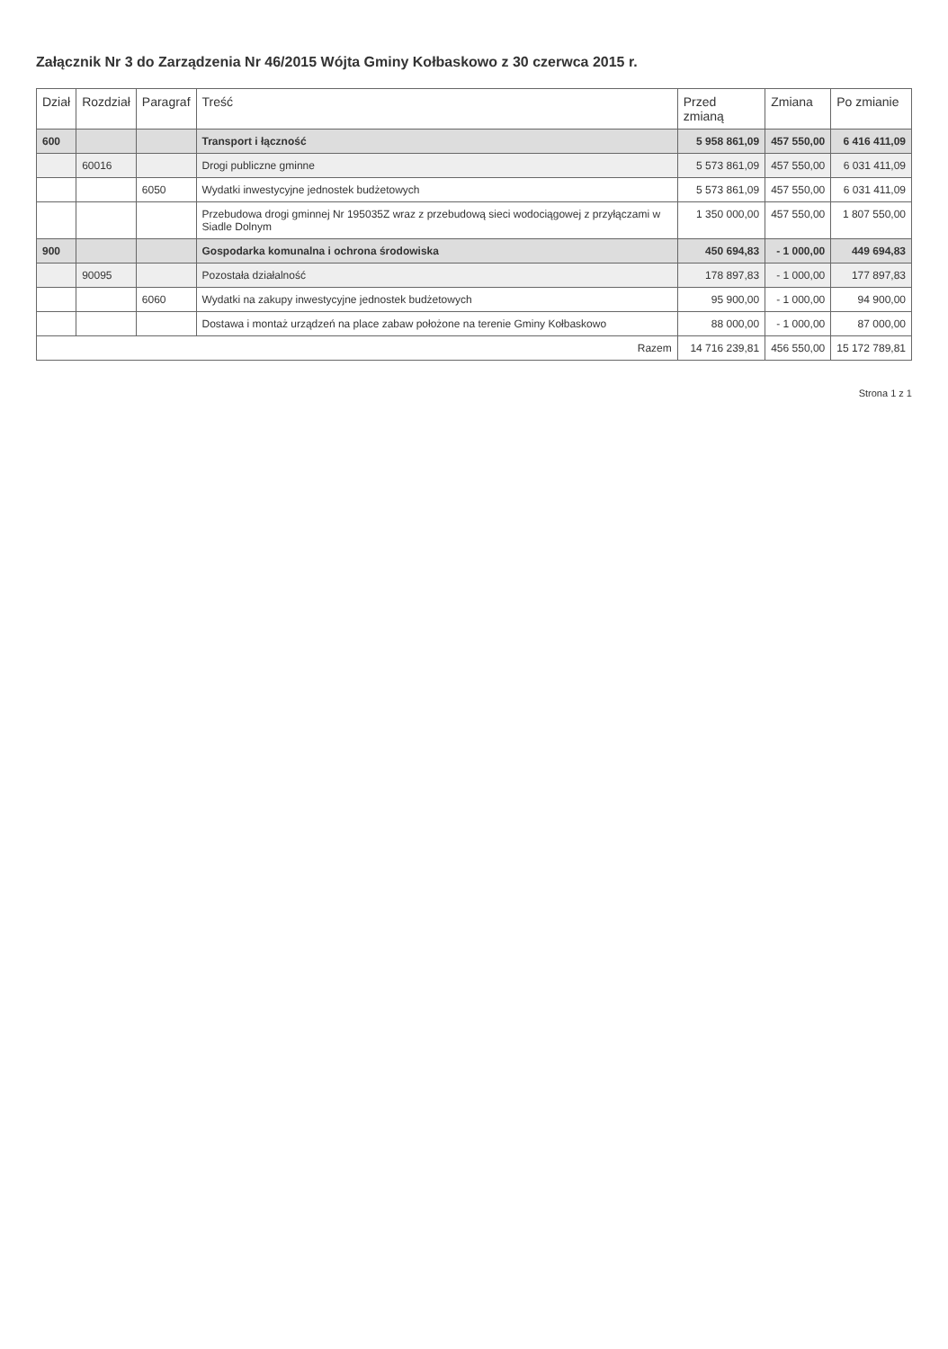Załącznik Nr 3 do Zarządzenia Nr 46/2015 Wójta Gminy Kołbaskowo z 30 czerwca 2015 r.
| Dział | Rozdział | Paragraf | Treść | Przed zmianą | Zmiana | Po zmianie |
| --- | --- | --- | --- | --- | --- | --- |
| 600 | | | Transport i łączność | 5 958 861,09 | 457 550,00 | 6 416 411,09 |
| | 60016 | | Drogi publiczne gminne | 5 573 861,09 | 457 550,00 | 6 031 411,09 |
| | | 6050 | Wydatki inwestycyjne jednostek budżetowych | 5 573 861,09 | 457 550,00 | 6 031 411,09 |
| | | | Przebudowa drogi gminnej Nr 195035Z wraz z przebudową sieci wodociągowej z przyłączami w Siadle Dolnym | 1 350 000,00 | 457 550,00 | 1 807 550,00 |
| 900 | | | Gospodarka komunalna i ochrona środowiska | 450 694,83 | - 1 000,00 | 449 694,83 |
| | 90095 | | Pozostała działalność | 178 897,83 | - 1 000,00 | 177 897,83 |
| | | 6060 | Wydatki na zakupy inwestycyjne jednostek budżetowych | 95 900,00 | - 1 000,00 | 94 900,00 |
| | | | Dostawa i montaż urządzeń na place zabaw położone na terenie Gminy Kołbaskowo | 88 000,00 | - 1 000,00 | 87 000,00 |
| Razem | | | | 14 716 239,81 | 456 550,00 | 15 172 789,81 |
Strona 1 z 1